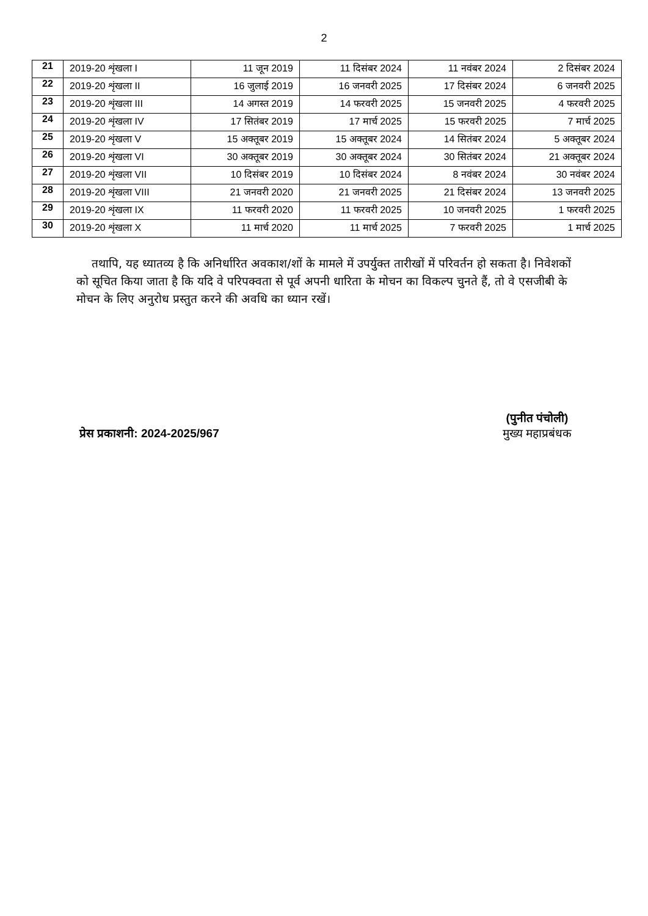2
| 21 | 2019-20 शृंखला I | 11 जून 2019 | 11 दिसंबर 2024 | 11 नवंबर 2024 | 2 दिसंबर 2024 |
| 22 | 2019-20 शृंखला II | 16 जुलाई 2019 | 16 जनवरी 2025 | 17 दिसंबर 2024 | 6 जनवरी 2025 |
| 23 | 2019-20 शृंखला III | 14 अगस्त 2019 | 14 फरवरी 2025 | 15 जनवरी 2025 | 4 फरवरी 2025 |
| 24 | 2019-20 शृंखला IV | 17 सितंबर 2019 | 17 मार्च 2025 | 15 फरवरी 2025 | 7 मार्च 2025 |
| 25 | 2019-20 शृंखला V | 15 अक्तूबर 2019 | 15 अक्तूबर 2024 | 14 सितंबर 2024 | 5 अक्तूबर 2024 |
| 26 | 2019-20 शृंखला VI | 30 अक्तूबर 2019 | 30 अक्तूबर 2024 | 30 सितंबर 2024 | 21 अक्तूबर 2024 |
| 27 | 2019-20 शृंखला VII | 10 दिसंबर 2019 | 10 दिसंबर 2024 | 8 नवंबर 2024 | 30 नवंबर 2024 |
| 28 | 2019-20 शृंखला VIII | 21 जनवरी 2020 | 21 जनवरी 2025 | 21 दिसंबर 2024 | 13 जनवरी 2025 |
| 29 | 2019-20 शृंखला IX | 11 फरवरी 2020 | 11 फरवरी 2025 | 10 जनवरी 2025 | 1 फरवरी 2025 |
| 30 | 2019-20 शृंखला X | 11 मार्च 2020 | 11 मार्च 2025 | 7 फरवरी 2025 | 1 मार्च 2025 |
तथापि, यह ध्यातव्य है कि अनिर्धारित अवकाश/शों के मामले में उपर्युक्त तारीखों में परिवर्तन हो सकता है। निवेशकों को सूचित किया जाता है कि यदि वे परिपक्वता से पूर्व अपनी धारिता के मोचन का विकल्प चुनते हैं, तो वे एसजीबी के मोचन के लिए अनुरोध प्रस्तुत करने की अवधि का ध्यान रखें।
प्रेस प्रकाशनी: 2024-2025/967
(पुनीत पंचोली)
मुख्य महाप्रबंधक